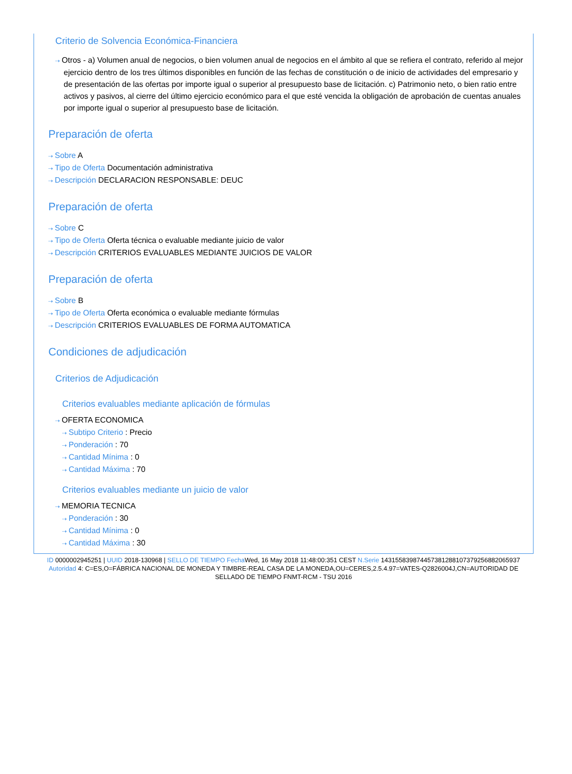Criterio de Solvencia Económica-Financiera
⇢ Otros - a) Volumen anual de negocios, o bien volumen anual de negocios en el ámbito al que se refiera el contrato, referido al mejor ejercicio dentro de los tres últimos disponibles en función de las fechas de constitución o de inicio de actividades del empresario y de presentación de las ofertas por importe igual o superior al presupuesto base de licitación. c) Patrimonio neto, o bien ratio entre activos y pasivos, al cierre del último ejercicio económico para el que esté vencida la obligación de aprobación de cuentas anuales por importe igual o superior al presupuesto base de licitación.
Preparación de oferta
⇢ Sobre A
⇢ Tipo de Oferta Documentación administrativa
⇢ Descripción DECLARACION RESPONSABLE: DEUC
Preparación de oferta
⇢ Sobre C
⇢ Tipo de Oferta Oferta técnica o evaluable mediante juicio de valor
⇢ Descripción CRITERIOS EVALUABLES MEDIANTE JUICIOS DE VALOR
Preparación de oferta
⇢ Sobre B
⇢ Tipo de Oferta Oferta económica o evaluable mediante fórmulas
⇢ Descripción CRITERIOS EVALUABLES DE FORMA AUTOMATICA
Condiciones de adjudicación
Criterios de Adjudicación
Criterios evaluables mediante aplicación de fórmulas
⇢ OFERTA ECONOMICA
⇢ Subtipo Criterio : Precio
⇢ Ponderación : 70
⇢ Cantidad Mínima : 0
⇢ Cantidad Máxima : 70
Criterios evaluables mediante un juicio de valor
⇢ MEMORIA TECNICA
⇢ Ponderación : 30
⇢ Cantidad Mínima : 0
⇢ Cantidad Máxima : 30
ID 0000002945251 | UUID 2018-130968 | SELLO DE TIEMPO Fecha Wed, 16 May 2018 11:48:00:351 CEST N.Serie 143155839874457381288107379256882065937 Autoridad 4: C=ES,O=FÁBRICA NACIONAL DE MONEDA Y TIMBRE-REAL CASA DE LA MONEDA,OU=CERES,2.5.4.97=VATES-Q2826004J,CN=AUTORIDAD DE SELLADO DE TIEMPO FNMT-RCM - TSU 2016